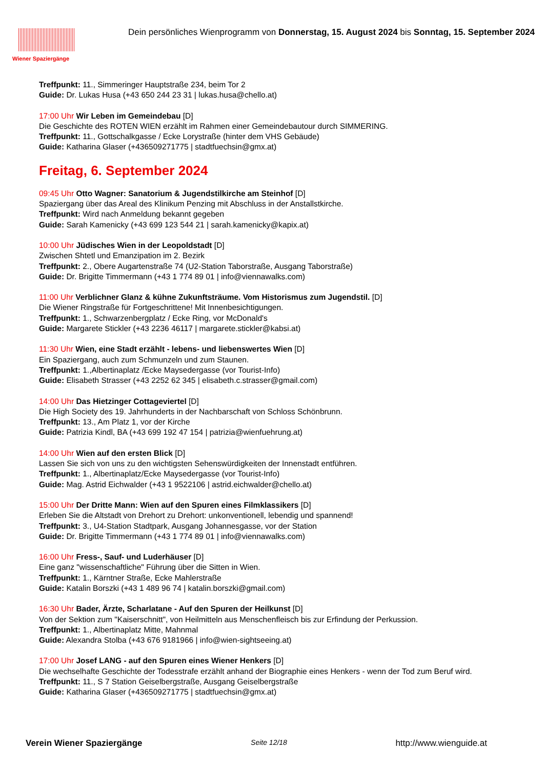Wiener Spaziergänge
Dein persönliches Wienprogramm von Donnerstag, 15. August 2024 bis Sonntag, 15. September 2024
Treffpunkt: 11., Simmeringer Hauptstraße 234, beim Tor 2
Guide: Dr. Lukas Husa (+43 650 244 23 31 | lukas.husa@chello.at)
17:00 Uhr Wir Leben im Gemeindebau [D]
Die Geschichte des ROTEN WIEN erzählt im Rahmen einer Gemeindebautour durch SIMMERING.
Treffpunkt: 11., Gottschalkgasse / Ecke Lorystraße (hinter dem VHS Gebäude)
Guide: Katharina Glaser (+436509271775 | stadtfuechsin@gmx.at)
Freitag, 6. September 2024
09:45 Uhr Otto Wagner: Sanatorium & Jugendstilkirche am Steinhof [D]
Spaziergang über das Areal des Klinikum Penzing mit Abschluss in der Anstallstkirche.
Treffpunkt: Wird nach Anmeldung bekannt gegeben
Guide: Sarah Kamenicky (+43 699 123 544 21 | sarah.kamenicky@kapix.at)
10:00 Uhr Jüdisches Wien in der Leopoldstadt [D]
Zwischen Shtetl und Emanzipation im 2. Bezirk
Treffpunkt: 2., Obere Augartenstraße 74 (U2-Station Taborstraße, Ausgang Taborstraße)
Guide: Dr. Brigitte Timmermann (+43 1 774 89 01 | info@viennawalks.com)
11:00 Uhr Verblichner Glanz & kühne Zukunftsträume. Vom Historismus zum Jugendstil. [D]
Die Wiener Ringstraße für Fortgeschrittene! Mit Innenbesichtigungen.
Treffpunkt: 1., Schwarzenbergplatz / Ecke Ring, vor McDonald's
Guide: Margarete Stickler (+43 2236 46117 | margarete.stickler@kabsi.at)
11:30 Uhr Wien, eine Stadt erzählt - lebens- und liebenswertes Wien [D]
Ein Spaziergang, auch zum Schmunzeln und zum Staunen.
Treffpunkt: 1.,Albertinaplatz /Ecke Maysedergasse (vor Tourist-Info)
Guide: Elisabeth Strasser (+43 2252 62 345 | elisabeth.c.strasser@gmail.com)
14:00 Uhr Das Hietzinger Cottageviertel [D]
Die High Society des 19. Jahrhunderts in der Nachbarschaft von Schloss Schönbrunn.
Treffpunkt: 13., Am Platz 1, vor der Kirche
Guide: Patrizia Kindl, BA (+43 699 192 47 154 | patrizia@wienfuehrung.at)
14:00 Uhr Wien auf den ersten Blick [D]
Lassen Sie sich von uns zu den wichtigsten Sehenswürdigkeiten der Innenstadt entführen.
Treffpunkt: 1., Albertinaplatz/Ecke Maysedergasse (vor Tourist-Info)
Guide: Mag. Astrid Eichwalder (+43 1 9522106 | astrid.eichwalder@chello.at)
15:00 Uhr Der Dritte Mann: Wien auf den Spuren eines Filmklassikers [D]
Erleben Sie die Altstadt von Drehort zu Drehort: unkonventionell, lebendig und spannend!
Treffpunkt: 3., U4-Station Stadtpark, Ausgang Johannesgasse, vor der Station
Guide: Dr. Brigitte Timmermann (+43 1 774 89 01 | info@viennawalks.com)
16:00 Uhr Fress-, Sauf- und Luderhäuser [D]
Eine ganz "wissenschaftliche" Führung über die Sitten in Wien.
Treffpunkt: 1., Kärntner Straße, Ecke Mahlerstraße
Guide: Katalin Borszki (+43 1 489 96 74 | katalin.borszki@gmail.com)
16:30 Uhr Bader, Ärzte, Scharlatane - Auf den Spuren der Heilkunst [D]
Von der Sektion zum "Kaiserschnitt", von Heilmitteln aus Menschenfleisch bis zur Erfindung der Perkussion.
Treffpunkt: 1., Albertinaplatz Mitte, Mahnmal
Guide: Alexandra Stolba (+43 676 9181966 | info@wien-sightseeing.at)
17:00 Uhr Josef LANG - auf den Spuren eines Wiener Henkers [D]
Die wechselhafte Geschichte der Todesstrafe erzählt anhand der Biographie eines Henkers - wenn der Tod zum Beruf wird.
Treffpunkt: 11., S 7 Station Geiselbergstraße, Ausgang Geiselbergstraße
Guide: Katharina Glaser (+436509271775 | stadtfuechsin@gmx.at)
Verein Wiener Spaziergänge Seite 12/18 http://www.wienguide.at